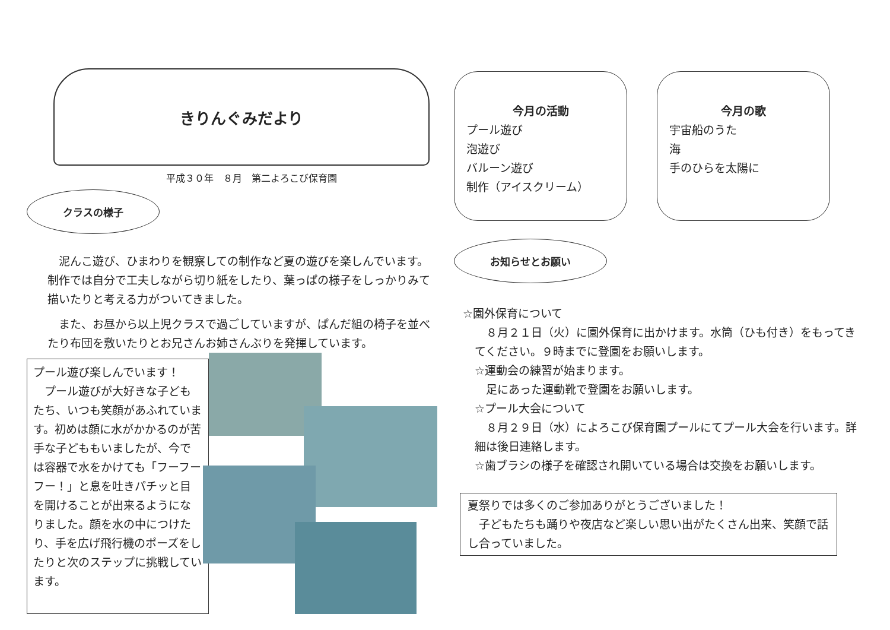きりんぐみだより
平成３０年　８月　第二よろこび保育園
クラスの様子
泥んこ遊び、ひまわりを観察しての制作など夏の遊びを楽しんでいます。制作では自分で工夫しながら切り紙をしたり、葉っぱの様子をしっかりみて描いたりと考える力がついてきました。
また、お昼から以上児クラスで過ごしていますが、ぱんだ組の椅子を並べたり布団を敷いたりとお兄さんお姉さんぶりを発揮しています。
プール遊び楽しんでいます！
　プール遊びが大好きな子どもたち、いつも笑顔があふれています。初めは顔に水がかかるのが苦手な子どももいましたが、今では容器で水をかけても「フーフーフー！」と息を吐きパチッと目を開けることが出来るようになりました。顔を水の中につけたり、手を広げ飛行機のポーズをしたりと次のステップに挑戦しています。
今月の活動
プール遊び
泡遊び
バルーン遊び
制作（アイスクリーム）
今月の歌
宇宙船のうた
海
手のひらを太陽に
お知らせとお願い
☆園外保育について
８月２１日（火）に園外保育に出かけます。水筒（ひも付き）をもってきてください。９時までに登園をお願いします。
☆運動会の練習が始まります。
足にあった運動靴で登園をお願いします。
☆プール大会について
８月２９日（水）によろこび保育園プールにてプール大会を行います。詳細は後日連絡します。
☆歯ブラシの様子を確認され開いている場合は交換をお願いします。
夏祭りでは多くのご参加ありがとうございました！
　子どもたちも踊りや夜店など楽しい思い出がたくさん出来、笑顔で話し合っていました。